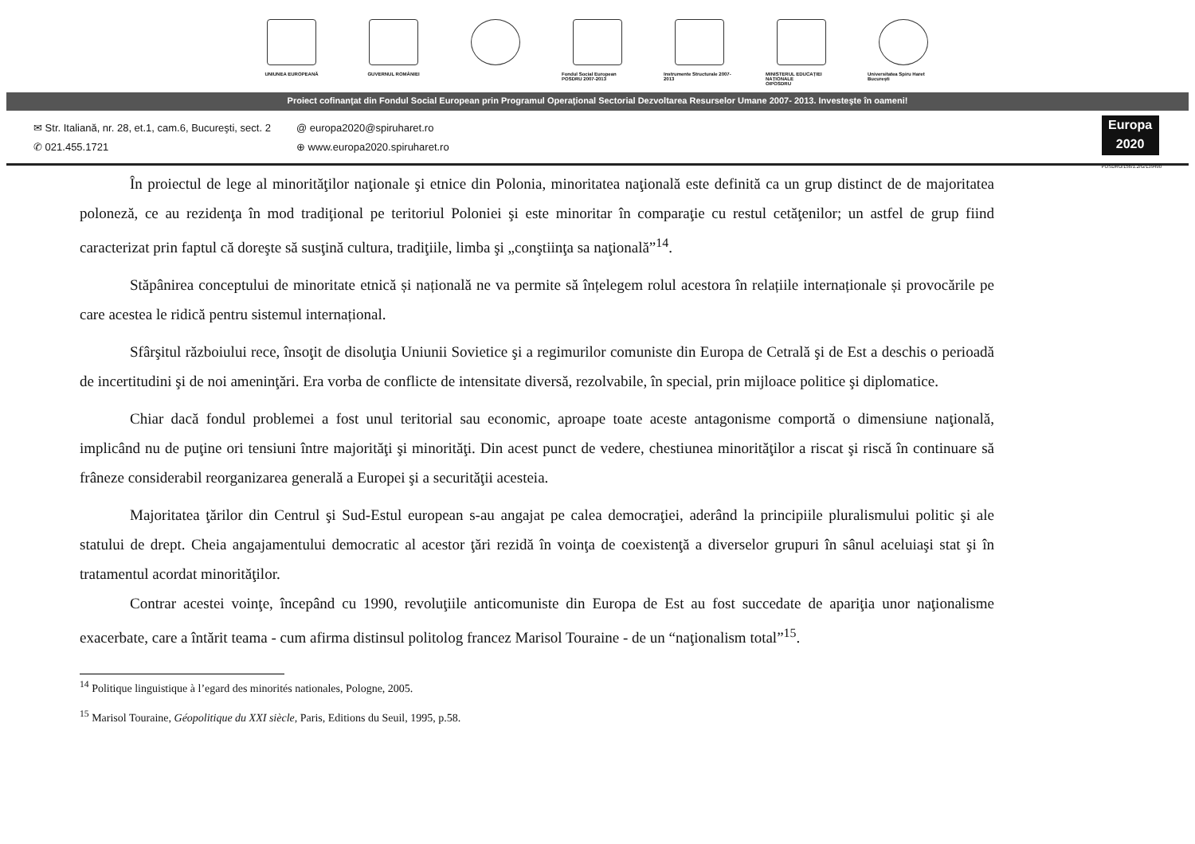UNIUNEA EUROPEANĂ GUVERNUL ROMÂNIEI Fondul Social European POSDRU 2007-2013
Instrumente Structurale 2007-2013
MINISTERUL EDUCAȚIEI NAȚIONALE
OIPOSDRU
Universitatea Spiru Haret București
Proiect cofinanţat din Fondul Social European prin Programul Operaţional Sectorial Dezvoltarea Resurselor Umane 2007- 2013. Investeşte în oameni!
✉ Str. Italiană, nr. 28, et.1, cam.6, Bucureşti, sect. 2
✆ 021.455.1721
@ europa2020@spiruharet.ro
⊕ www.europa2020.spiruharet.ro
Europa 2020
POSDRU/156/1.2/G/139490
În proiectul de lege al minorităţilor naţionale şi etnice din Polonia, minoritatea naţională este definită ca un grup distinct de de majoritatea poloneză, ce au rezidenţa în mod tradiţional pe teritoriul Poloniei şi este minoritar în comparaţie cu restul cetăţenilor; un astfel de grup fiind caracterizat prin faptul că doreşte să susţină cultura, tradiţiile, limba şi „conştiinţa sa naţională”<sup>14</sup>.
Stăpânirea conceptului de minoritate etnică și națională ne va permite să înțelegem rolul acestora în relațiile internaționale și provocările pe care acestea le ridică pentru sistemul internațional.
Sfârşitul războiului rece, însoţit de disoluţia Uniunii Sovietice şi a regimurilor comuniste din Europa de Cetrală şi de Est a deschis o perioadă de incertitudini şi de noi ameninţări. Era vorba de conflicte de intensitate diversă, rezolvabile, în special, prin mijloace politice şi diplomatice.
Chiar dacă fondul problemei a fost unul teritorial sau economic, aproape toate aceste antagonisme comportă o dimensiune naţională, implicând nu de puţine ori tensiuni între majorităţi şi minorităţi. Din acest punct de vedere, chestiunea minorităţilor a riscat şi riscă în continuare să frâneze considerabil reorganizarea generală a Europei şi a securităţii acesteia.
Majoritatea ţărilor din Centrul şi Sud-Estul european s-au angajat pe calea democraţiei, aderând la principiile pluralismului politic şi ale statului de drept. Cheia angajamentului democratic al acestor ţări rezidă în voinţa de coexistenţă a diverselor grupuri în sânul aceluiaşi stat şi în tratamentul acordat minorităţilor.
Contrar acestei voinţe, începând cu 1990, revoluţiile anticomuniste din Europa de Est au fost succedate de apariţia unor naţionalisme exacerbate, care a întărit teama - cum afirma distinsul politolog francez Marisol Touraine - de un “naţionalism total”<sup>15</sup>.
<sup>14</sup> Politique linguistique à l’egard des minorités nationales, Pologne, 2005.
<sup>15</sup> Marisol Touraine, Géopolitique du XXI siècle, Paris, Editions du Seuil, 1995, p.58.